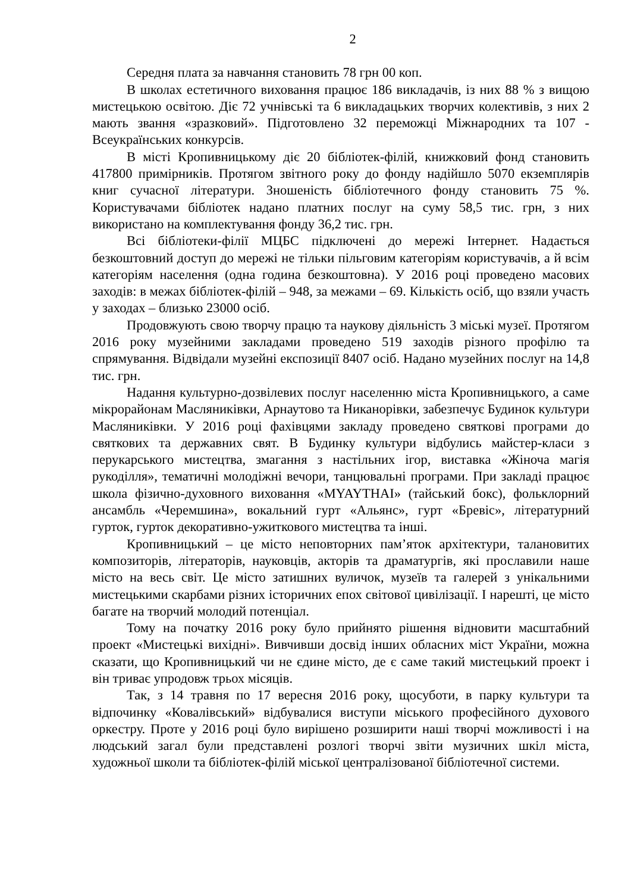2
Середня плата за навчання становить 78 грн 00 коп.
В школах естетичного виховання працює 186 викладачів, із них 88 % з вищою мистецькою освітою. Діє 72 учнівські та 6 викладацьких творчих колективів, з них 2 мають звання «зразковий». Підготовлено 32 переможці Міжнародних та 107 - Всеукраїнських конкурсів.
В місті Кропивницькому діє 20 бібліотек-філій, книжковий фонд становить 417800 примірників. Протягом звітного року до фонду надійшло 5070 екземплярів книг сучасної літератури. Зношеність бібліотечного фонду становить 75 %. Користувачами бібліотек надано платних послуг на суму 58,5 тис. грн, з них використано на комплектування фонду 36,2 тис. грн.
Всі бібліотеки-філії МЦБС підключені до мережі Інтернет. Надається безкоштовний доступ до мережі не тільки пільговим категоріям користувачів, а й всім категоріям населення (одна година безкоштовна). У 2016 році проведено масових заходів: в межах бібліотек-філій – 948, за межами – 69. Кількість осіб, що взяли участь у заходах – близько 23000 осіб.
Продовжують свою творчу працю та наукову діяльність 3 міські музеї. Протягом 2016 року музейними закладами проведено 519 заходів різного профілю та спрямування. Відвідали музейні експозиції 8407 осіб. Надано музейних послуг на 14,8 тис. грн.
Надання культурно-дозвілевих послуг населенню міста Кропивницького, а саме мікрорайонам Масляниківки, Арнаутово та Никанорівки, забезпечує Будинок культури Масляниківки. У 2016 році фахівцями закладу проведено святкові програми до святкових та державних свят. В Будинку культури відбулись майстер-класи з перукарського мистецтва, змагання з настільних ігор, виставка «Жіноча магія рукоділля», тематичні молодіжні вечори, танцювальні програми. При закладі працює школа фізично-духовного виховання «MYAYTHAI» (тайський бокс), фольклорний ансамбль «Черемшина», вокальний гурт «Альянс», гурт «Бревіс», літературний гурток, гурток декоративно-ужиткового мистецтва та інші.
Кропивницький – це місто неповторних пам’яток архітектури, талановитих композиторів, літераторів, науковців, акторів та драматургів, які прославили наше місто на весь світ. Це місто затишних вуличок, музеїв та галерей з унікальними мистецькими скарбами різних історичних епох світової цивілізації. І нарешті, це місто багате на творчий молодий потенціал.
Тому на початку 2016 року було прийнято рішення відновити масштабний проект «Мистецькі вихідні». Вивчивши досвід інших обласних міст України, можна сказати, що Кропивницький чи не єдине місто, де є саме такий мистецький проект і він триває упродовж трьох місяців.
Так, з 14 травня по 17 вересня 2016 року, щосуботи, в парку культури та відпочинку «Ковалівський» відбувалися виступи міського професійного духового оркестру. Проте у 2016 році було вирішено розширити наші творчі можливості і на людський загал були представлені розлогі творчі звіти музичних шкіл міста, художньої школи та бібліотек-філій міської централізованої бібліотечної системи.